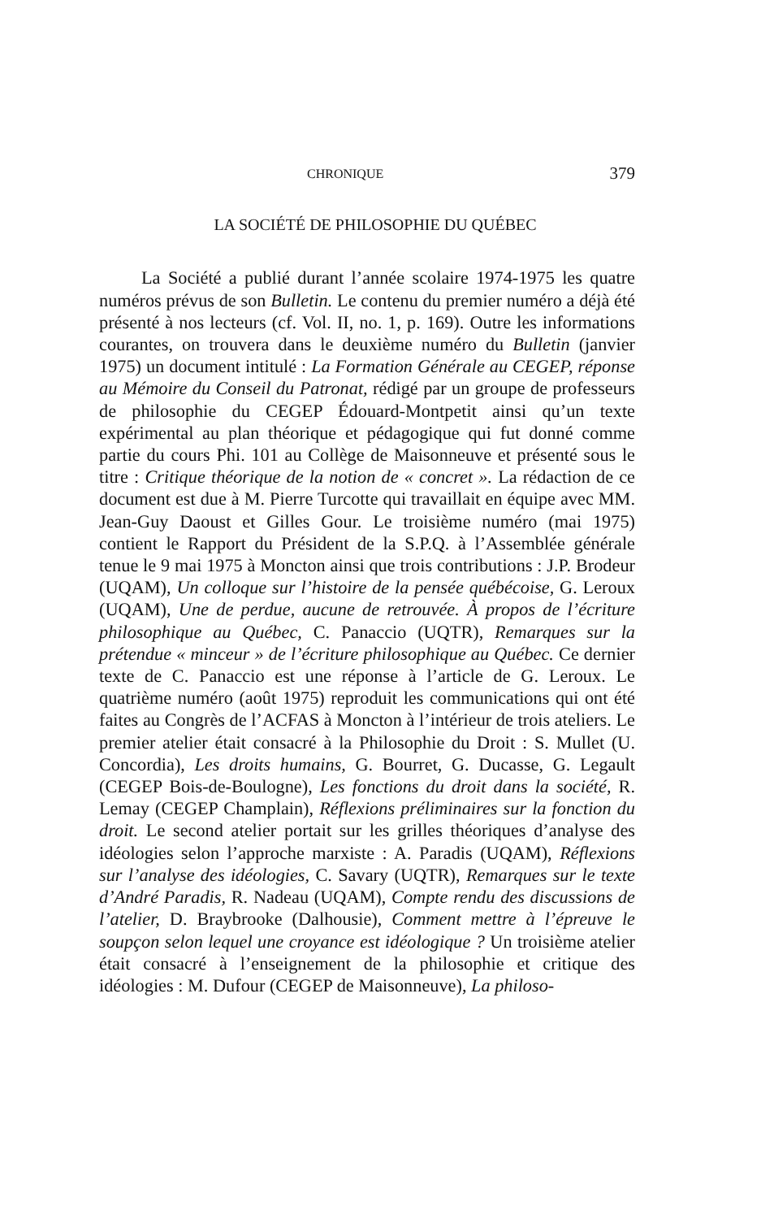CHRONIQUE 379
LA SOCIÉTÉ DE PHILOSOPHIE DU QUÉBEC
La Société a publié durant l’année scolaire 1974-1975 les quatre numéros prévus de son Bulletin. Le contenu du premier numéro a déjà été présenté à nos lecteurs (cf. Vol. II, no. 1, p. 169). Outre les informations courantes, on trouvera dans le deuxième numéro du Bulletin (janvier 1975) un document intitulé : La Formation Générale au CEGEP, réponse au Mémoire du Conseil du Patronat, rédigé par un groupe de professeurs de philosophie du CEGEP Édouard-Montpetit ainsi qu’un texte expérimental au plan théorique et pédagogique qui fut donné comme partie du cours Phi. 101 au Collège de Maisonneuve et présenté sous le titre : Critique théorique de la notion de « concret ». La rédaction de ce document est due à M. Pierre Turcotte qui travaillait en équipe avec MM. Jean-Guy Daoust et Gilles Gour. Le troisième numéro (mai 1975) contient le Rapport du Président de la S.P.Q. à l’Assemblée générale tenue le 9 mai 1975 à Moncton ainsi que trois contributions : J.P. Brodeur (UQAM), Un colloque sur l’histoire de la pensée québécoise, G. Leroux (UQAM), Une de perdue, aucune de retrouvée. À propos de l’écriture philosophique au Québec, C. Panaccio (UQTR), Remarques sur la prétendue « minceur » de l’écriture philosophique au Québec. Ce dernier texte de C. Panaccio est une réponse à l’article de G. Leroux. Le quatrième numéro (août 1975) reproduit les communications qui ont été faites au Congrès de l’ACFAS à Moncton à l’intérieur de trois ateliers. Le premier atelier était consacré à la Philosophie du Droit : S. Mullet (U. Concordia), Les droits humains, G. Bourret, G. Ducasse, G. Legault (CEGEP Bois-de-Boulogne), Les fonctions du droit dans la société, R. Lemay (CEGEP Champlain), Réflexions préliminaires sur la fonction du droit. Le second atelier portait sur les grilles théoriques d’analyse des idéologies selon l’approche marxiste : A. Paradis (UQAM), Réflexions sur l’analyse des idéologies, C. Savary (UQTR), Remarques sur le texte d’André Paradis, R. Nadeau (UQAM), Compte rendu des discussions de l’atelier, D. Braybrooke (Dalhousie), Comment mettre à l’épreuve le soupçon selon lequel une croyance est idéologique ? Un troisième atelier était consacré à l’enseignement de la philosophie et critique des idéologies : M. Dufour (CEGEP de Maisonneuve), La philoso-